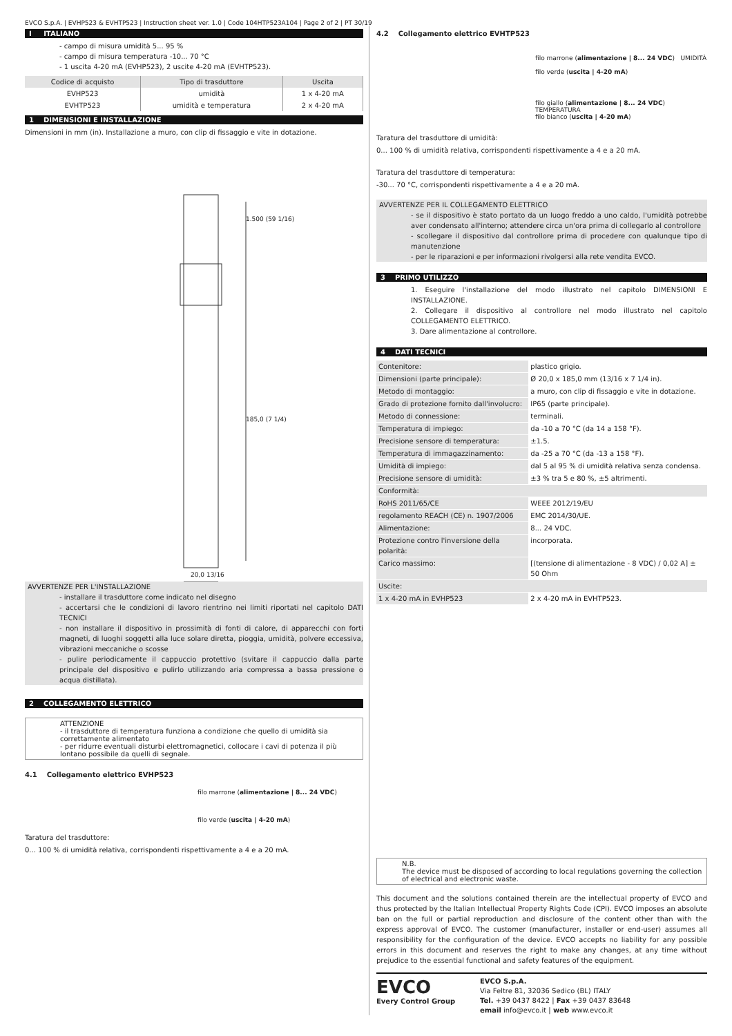EVCO S.p.A. | EVHP523 & EVHTP523 | Instruction sheet ver. 1.0 | Code 104HTP523A104 | Page 2 of 2 | PT 30/19
I ITALIANO
- campo di misura umidità 5... 95 %
- campo di misura temperatura -10... 70 °C
- 1 uscita 4-20 mA (EVHP523), 2 uscite 4-20 mA (EVHTP523).
| Codice di acquisto | Tipo di trasduttore | Uscita |
| --- | --- | --- |
| EVHP523 | umidità | 1 x 4-20 mA |
| EVHTP523 | umidità e temperatura | 2 x 4-20 mA |
1 DIMENSIONI E INSTALLAZIONE
Dimensioni in mm (in). Installazione a muro, con clip di fissaggio e vite in dotazione.
1.500 (59 1/16)
185,0 (7 1/4)
20,0 13/16
AVVERTENZE PER L'INSTALLAZIONE
- installare il trasduttore come indicato nel disegno
- accertarsi che le condizioni di lavoro rientrino nei limiti riportati nel capitolo DATI TECNICI
- non installare il dispositivo in prossimità di fonti di calore, di apparecchi con forti magneti, di luoghi soggetti alla luce solare diretta, pioggia, umidità, polvere eccessiva, vibrazioni meccaniche o scosse
- pulire periodicamente il cappuccio protettivo (svitare il cappuccio dalla parte principale del dispositivo e pulirlo utilizzando aria compressa a bassa pressione o acqua distillata).
2 COLLEGAMENTO ELETTRICO
ATTENZIONE
- il trasduttore di temperatura funziona a condizione che quello di umidità sia correttamente alimentato
- per ridurre eventuali disturbi elettromagnetici, collocare i cavi di potenza il più lontano possibile da quelli di segnale.
4.1 Collegamento elettrico EVHP523
filo marrone (alimentazione | 8... 24 VDC)
filo verde (uscita | 4-20 mA)
Taratura del trasduttore:
0... 100 % di umidità relativa, corrispondenti rispettivamente a 4 e a 20 mA.
4.2 Collegamento elettrico EVHTP523
filo marrone (alimentazione | 8... 24 VDC) UMIDITÀ
filo verde (uscita | 4-20 mA)
filo giallo (alimentazione | 8... 24 VDC) TEMPERATURA
filo bianco (uscita | 4-20 mA)
Taratura del trasduttore di umidità:
0... 100 % di umidità relativa, corrispondenti rispettivamente a 4 e a 20 mA.
Taratura del trasduttore di temperatura:
-30... 70 °C, corrispondenti rispettivamente a 4 e a 20 mA.
AVVERTENZE PER IL COLLEGAMENTO ELETTRICO
- se il dispositivo è stato portato da un luogo freddo a uno caldo, l'umidità potrebbe aver condensato all'interno; attendere circa un'ora prima di collegarlo al controllore
- scollegare il dispositivo dal controllore prima di procedere con qualunque tipo di manutenzione
- per le riparazioni e per informazioni rivolgersi alla rete vendita EVCO.
3 PRIMO UTILIZZO
1. Eseguire l'installazione del modo illustrato nel capitolo DIMENSIONI E INSTALLAZIONE.
2. Collegare il dispositivo al controllore nel modo illustrato nel capitolo COLLEGAMENTO ELETTRICO.
3. Dare alimentazione al controllore.
4 DATI TECNICI
| Contenitore: | plastico grigio. |
| Dimensioni (parte principale): | Ø 20,0 x 185,0 mm (13/16 x 7 1/4 in). |
| Metodo di montaggio: | a muro, con clip di fissaggio e vite in dotazione. |
| Grado di protezione fornito dall'involucro: | IP65 (parte principale). |
| Metodo di connessione: | terminali. |
| Temperatura di impiego: | da -10 a 70 °C (da 14 a 158 °F). |
| Precisione sensore di temperatura: | ±1.5. |
| Temperatura di immagazzinamento: | da -25 a 70 °C (da -13 a 158 °F). |
| Umidità di impiego: | dal 5 al 95 % di umidità relativa senza condensa. |
| Precisione sensore di umidità: | ±3 % tra 5 e 80 %, ±5 altrimenti. |
| Conformità: | |
| RoHS 2011/65/CE | WEEE 2012/19/EU |
| regolamento REACH (CE) n. 1907/2006 | EMC 2014/30/UE. |
| Alimentazione: | 8... 24 VDC. |
| Protezione contro l'inversione della polarità: | incorporata. |
| Carico massimo: | [(tensione di alimentazione - 8 VDC) / 0,02 A] ± 50 Ohm |
| Uscite: | |
| 1 x 4-20 mA in EVHP523 | 2 x 4-20 mA in EVHTP523. |
N.B.
The device must be disposed of according to local regulations governing the collection of electrical and electronic waste.
This document and the solutions contained therein are the intellectual property of EVCO and thus protected by the Italian Intellectual Property Rights Code (CPI). EVCO imposes an absolute ban on the full or partial reproduction and disclosure of the content other than with the express approval of EVCO. The customer (manufacturer, installer or end-user) assumes all responsibility for the configuration of the device. EVCO accepts no liability for any possible errors in this document and reserves the right to make any changes, at any time without prejudice to the essential functional and safety features of the equipment.
EVCO
Every Control Group
EVCO S.p.A.
Via Feltre 81, 32036 Sedico (BL) ITALY
Tel. +39 0437 8422 | Fax +39 0437 83648
email info@evco.it | web www.evco.it